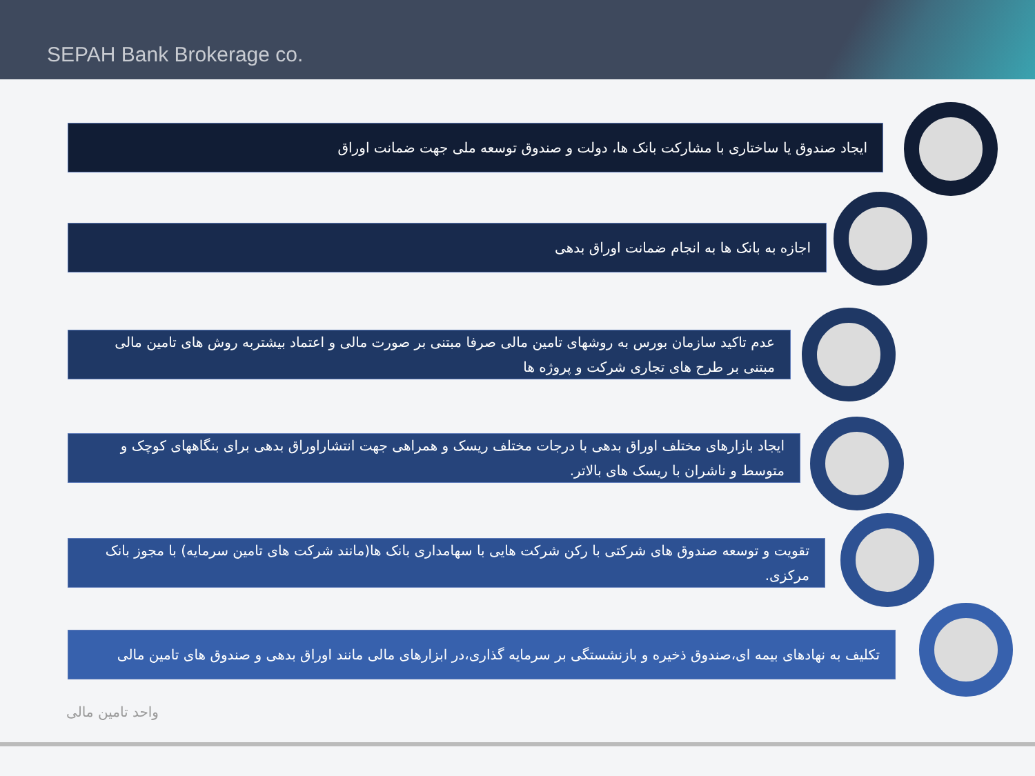SEPAH Bank Brokerage co.
ایجاد صندوق یا ساختاری با مشارکت بانک ها، دولت و صندوق توسعه ملی جهت ضمانت اوراق
اجازه به بانک ها به انجام ضمانت اوراق بدهی
عدم تاکید سازمان بورس به روشهای تامین مالی صرفا مبتنی بر صورت مالی و اعتماد بیشتربه روش های تامین مالی مبتنی بر طرح های تجاری شرکت و پروژه ها
ایجاد بازارهای مختلف اوراق بدهی با درجات مختلف ریسک و همراهی جهت انتشاراوراق بدهی برای بنگاههای کوچک و متوسط و ناشران با ریسک های بالاتر.
تقویت و توسعه صندوق های شرکتی با رکن شرکت هایی با سهامداری بانک ها(مانند شرکت های تامین سرمایه) با مجوز بانک مرکزی.
تکلیف به نهادهای بیمه ای،صندوق ذخیره و بازنشستگی بر سرمایه گذاری،در ابزارهای مالی مانند اوراق بدهی و صندوق های تامین مالی
واحد تامین مالی